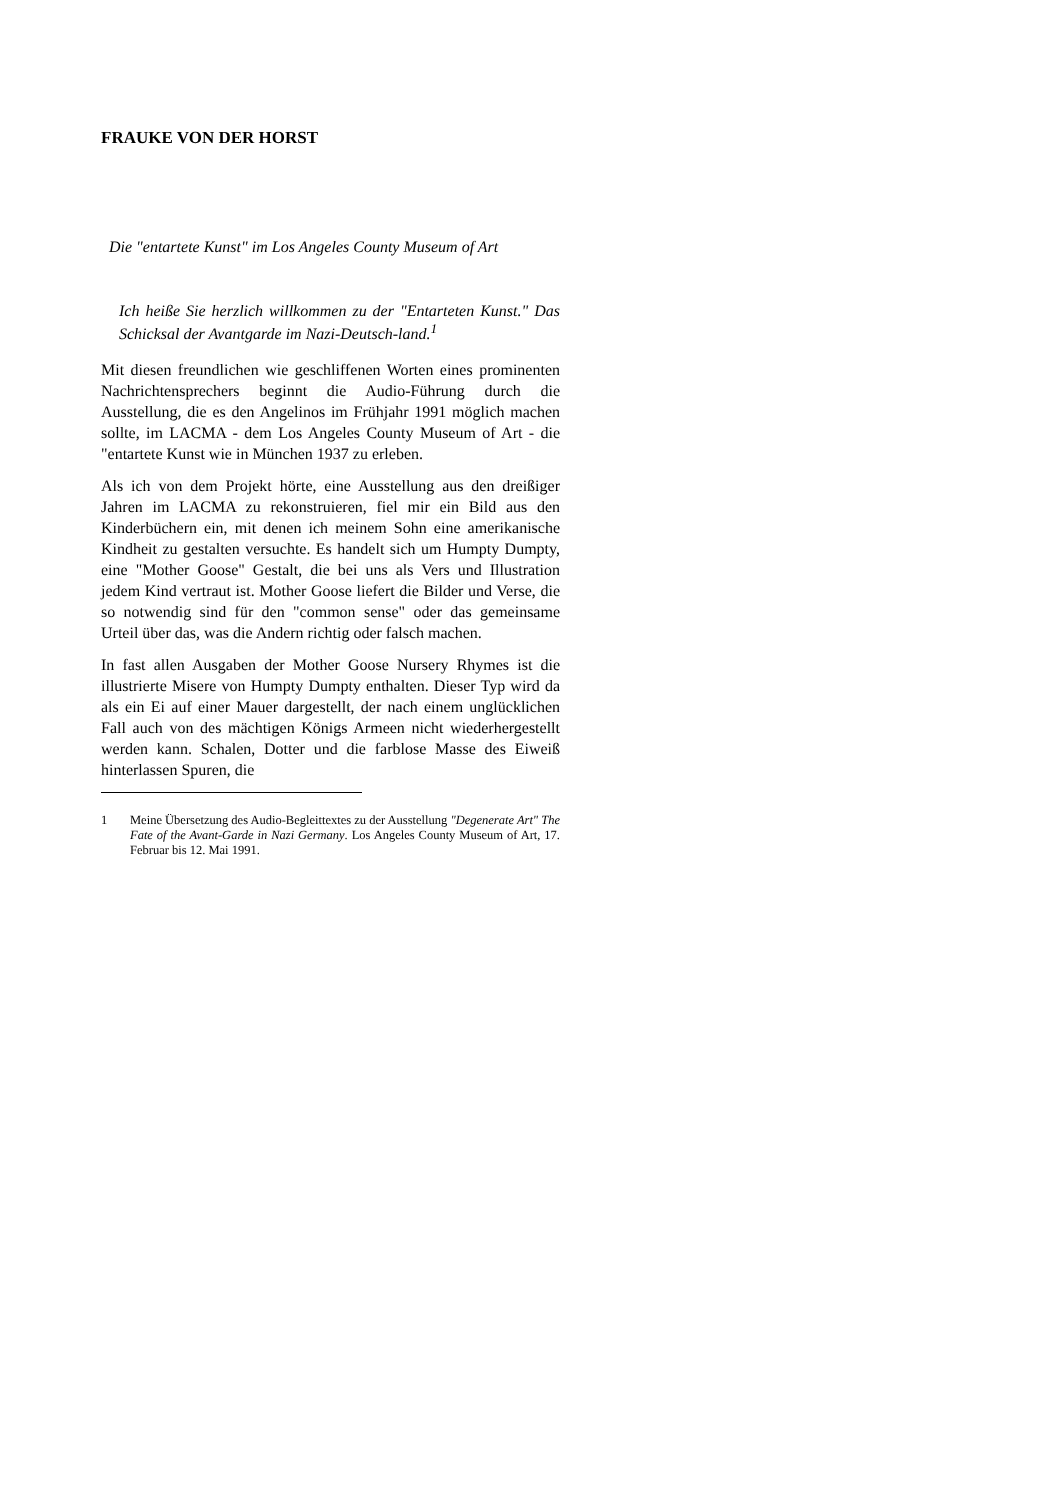FRAUKE VON DER HORST
Die "entartete Kunst" im Los Angeles County Museum of Art
Ich heiße Sie herzlich willkommen zu der "Entarteten Kunst." Das Schicksal der Avantgarde im Nazi-Deutsch-land.<sup>1</sup>
Mit diesen freundlichen wie geschliffenen Worten eines prominenten Nachrichtensprechers beginnt die Audio-Führung durch die Ausstellung, die es den Angelinos im Frühjahr 1991 möglich machen sollte, im LACMA - dem Los Angeles County Museum of Art - die "entartete Kunst wie in München 1937 zu erleben.
Als ich von dem Projekt hörte, eine Ausstellung aus den dreißiger Jahren im LACMA zu rekonstruieren, fiel mir ein Bild aus den Kinderbüchern ein, mit denen ich meinem Sohn eine amerikanische Kindheit zu gestalten versuchte. Es handelt sich um Humpty Dumpty, eine "Mother Goose" Gestalt, die bei uns als Vers und Illustration jedem Kind vertraut ist. Mother Goose liefert die Bilder und Verse, die so notwendig sind für den "common sense" oder das gemeinsame Urteil über das, was die Andern richtig oder falsch machen.
In fast allen Ausgaben der Mother Goose Nursery Rhymes ist die illustrierte Misere von Humpty Dumpty enthalten. Dieser Typ wird da als ein Ei auf einer Mauer dargestellt, der nach einem unglücklichen Fall auch von des mächtigen Königs Armeen nicht wiederhergestellt werden kann. Schalen, Dotter und die farblose Masse des Eiweiß hinterlassen Spuren, die
1 Meine Übersetzung des Audio-Begleittextes zu der Ausstellung "Degenerate Art" The Fate of the Avant-Garde in Nazi Germany. Los Angeles County Museum of Art, 17. Februar bis 12. Mai 1991.